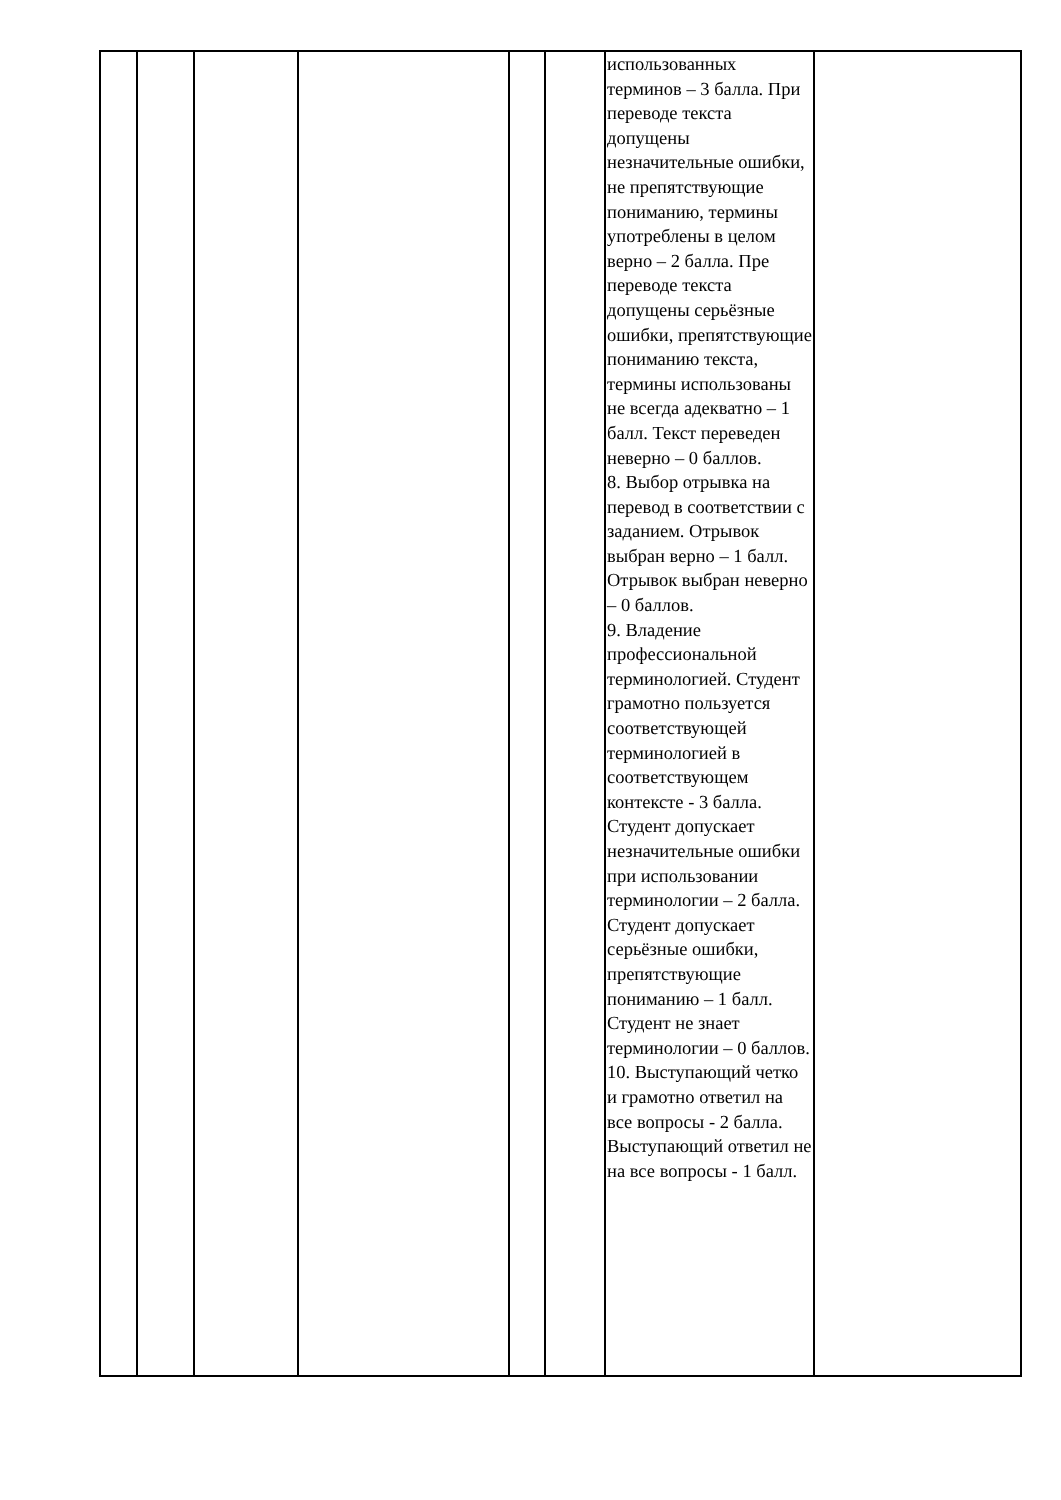| | | | | | | использованных терминов – 3 балла. При переводе текста допущены незначительные ошибки, не препятствующие пониманию, термины употреблены в целом верно – 2 балла. Пре переводе текста допущены серьёзные ошибки, препятствующие пониманию текста, термины использованы не всегда адекватно – 1 балл. Текст переведен неверно – 0 баллов. 8. Выбор отрывка на перевод в соответствии с заданием. Отрывок выбран верно – 1 балл. Отрывок выбран неверно – 0 баллов. 9. Владение профессиональной терминологией. Студент грамотно пользуется соответствующей терминологией в соответствующем контексте - 3 балла. Студент допускает незначительные ошибки при использовании терминологии – 2 балла. Студент допускает серьёзные ошибки, препятствующие пониманию – 1 балл. Студент не знает терминологии – 0 баллов. 10. Выступающий четко и грамотно ответил на все вопросы - 2 балла. Выступающий ответил не на все вопросы - 1 балл. | |